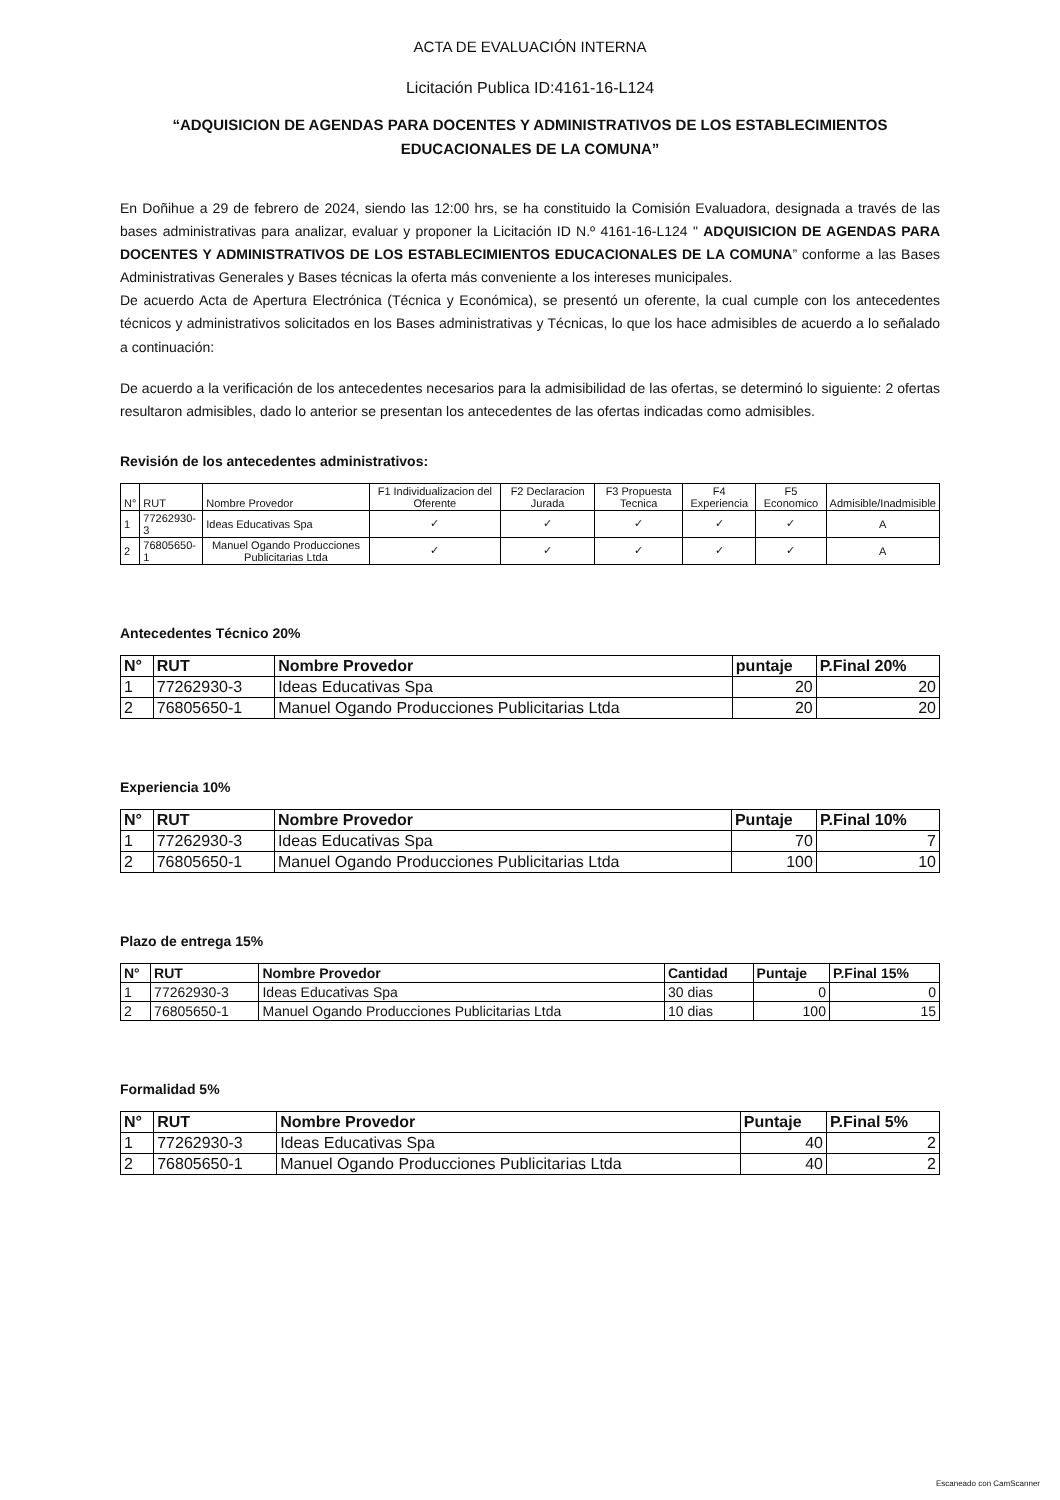ACTA DE EVALUACIÓN INTERNA
Licitación Publica ID:4161-16-L124
“ADQUISICION DE AGENDAS PARA DOCENTES Y ADMINISTRATIVOS DE LOS ESTABLECIMIENTOS EDUCACIONALES DE LA COMUNA”
En Doñihue a 29 de febrero de 2024, siendo las 12:00 hrs, se ha constituido la Comisión Evaluadora, designada a través de las bases administrativas para analizar, evaluar y proponer la Licitación ID N.º 4161-16-L124 " ADQUISICION DE AGENDAS PARA DOCENTES Y ADMINISTRATIVOS DE LOS ESTABLECIMIENTOS EDUCACIONALES DE LA COMUNA” conforme a las Bases Administrativas Generales y Bases técnicas la oferta más conveniente a los intereses municipales.
De acuerdo Acta de Apertura Electrónica (Técnica y Económica), se presentó un oferente, la cual cumple con los antecedentes técnicos y administrativos solicitados en los Bases administrativas y Técnicas, lo que los hace admisibles de acuerdo a lo señalado a continuación:
De acuerdo a la verificación de los antecedentes necesarios para la admisibilidad de las ofertas, se determinó lo siguiente: 2 ofertas resultaron admisibles, dado lo anterior se presentan los antecedentes de las ofertas indicadas como admisibles.
Revisión de los antecedentes administrativos:
| N° | RUT | Nombre Provedor | F1 Individualizacion del Oferente | F2 Declaracion Jurada | F3 Propuesta Tecnica | F4 Experiencia | F5 Economico | Admisible/Inadmisible |
| --- | --- | --- | --- | --- | --- | --- | --- | --- |
| 1 | 77262930-3 | Ideas Educativas Spa | ✓ | ✓ | ✓ | ✓ | ✓ | A |
| 2 | 76805650-1 | Manuel Ogando Producciones Publicitarias Ltda | ✓ | ✓ | ✓ | ✓ | ✓ | A |
Antecedentes Técnico 20%
| N° | RUT | Nombre Provedor | puntaje | P.Final 20% |
| --- | --- | --- | --- | --- |
| 1 | 77262930-3 | Ideas Educativas Spa | 20 | 20 |
| 2 | 76805650-1 | Manuel Ogando Producciones Publicitarias Ltda | 20 | 20 |
Experiencia 10%
| N° | RUT | Nombre Provedor | Puntaje | P.Final 10% |
| --- | --- | --- | --- | --- |
| 1 | 77262930-3 | Ideas Educativas Spa | 70 | 7 |
| 2 | 76805650-1 | Manuel Ogando Producciones Publicitarias Ltda | 100 | 10 |
Plazo de entrega 15%
| N° | RUT | Nombre Provedor | Cantidad | Puntaje | P.Final 15% |
| --- | --- | --- | --- | --- | --- |
| 1 | 77262930-3 | Ideas Educativas Spa | 30 dias | 0 | 0 |
| 2 | 76805650-1 | Manuel Ogando Producciones Publicitarias Ltda | 10 dias | 100 | 15 |
Formalidad 5%
| N° | RUT | Nombre Provedor | Puntaje | P.Final 5% |
| --- | --- | --- | --- | --- |
| 1 | 77262930-3 | Ideas Educativas Spa | 40 | 2 |
| 2 | 76805650-1 | Manuel Ogando Producciones Publicitarias Ltda | 40 | 2 |
Escaneado con CamScanner